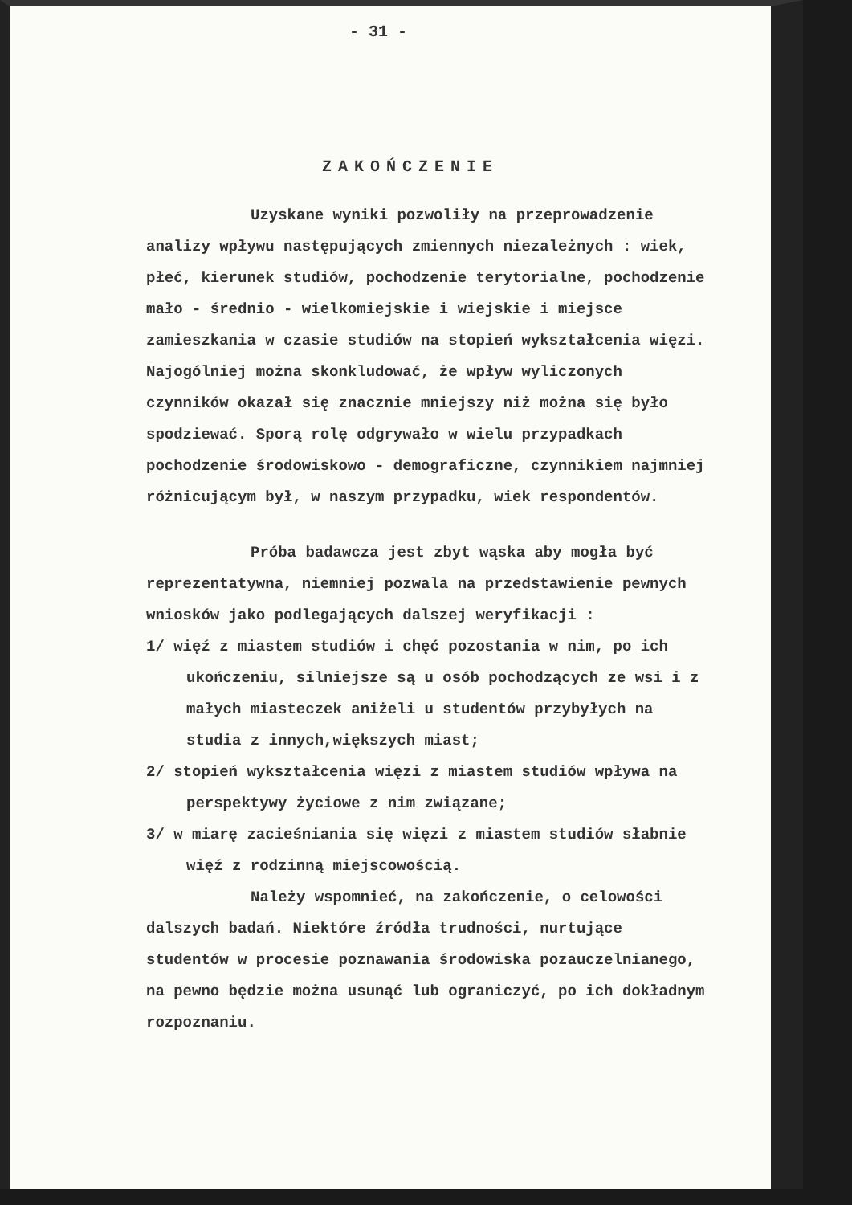- 31 -
ZAKOŃCZENIE
Uzyskane wyniki pozwoliły na przeprowadzenie analizy wpływu następujących zmiennych niezależnych : wiek, płeć, kierunek studiów, pochodzenie terytorialne, pochodzenie mało - średnio - wielkomiejskie i wiejskie i miejsce zamieszkania w czasie studiów na stopień wykształcenia więzi. Najogólniej można skonkludować, że wpływ wyliczonych czynników okazał się znacznie mniejszy niż można się było spodziewać. Sporą rolę odgrywało w wielu przypadkach pochodzenie środowiskowo - demograficzne, czynnikiem najmniej różnicującym był, w naszym przypadku, wiek respondentów.
Próba badawcza jest zbyt wąska aby mogła być reprezentatywna, niemniej pozwala na przedstawienie pewnych wniosków jako podlegających dalszej weryfikacji :
1/ więź z miastem studiów i chęć pozostania w nim, po ich ukończeniu, silniejsze są u osób pochodzących ze wsi i z małych miasteczek aniżeli u studentów przybyłych na studia z innych,większych miast;
2/ stopień wykształcenia więzi z miastem studiów wpływa na perspektywy życiowe z nim związane;
3/ w miarę zacieśniania się więzi z miastem studiów słabnie więź z rodzinną miejscowością.
Należy wspomnieć, na zakończenie, o celowości dalszych badań. Niektóre źródła trudności, nurtujące studentów w procesie poznawania środowiska pozauczelnianego, na pewno będzie można usunąć lub ograniczyć, po ich dokładnym rozpoznaniu.